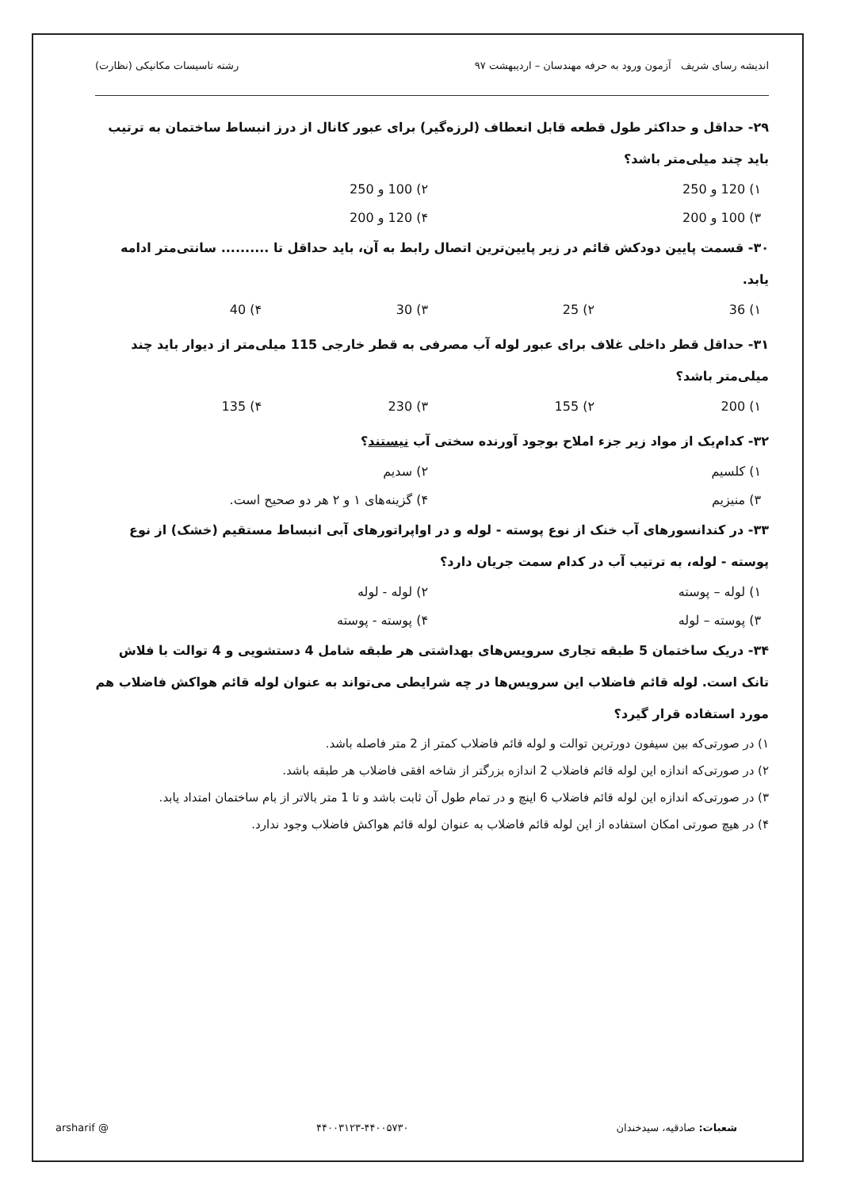اندیشه رسای شریف آزمون ورود به حرفه مهندسان – اردیبهشت ۹۷ رشته تاسیسات مکانیکی (نظارت)
۲۹- حداقل و حداکثر طول قطعه قابل انعطاف (لرزه‌گیر) برای عبور کانال از درز انبساط ساختمان به ترتیب باید چند میلی‌متر باشد؟
۱) 120 و 250 ۲) 100 و 250 ۳) 100 و 200 ۴) 120 و 200
۳۰- قسمت پایین دودکش قائم در زیر پایین‌ترین اتصال رابط به آن، باید حداقل تا .......... سانتی‌متر ادامه یابد.
۱) 36 ۲) 25 ۳) 30 ۴) 40
۳۱- حداقل قطر داخلی غلاف برای عبور لوله آب مصرفی به قطر خارجی 115 میلی‌متر از دیوار باید چند میلی‌متر باشد؟
۱) 200 ۲) 155 ۳) 230 ۴) 135
۳۲- کدام‌یک از مواد زیر جزء املاح بوجود آورنده سختی آب نیستند؟
۱) کلسیم ۲) سدیم ۳) منیزیم ۴) گزینه‌های ۱ و ۲ هر دو صحیح است.
۳۳- در کندانسورهای آب خنک از نوع پوسته - لوله و در اواپراتورهای آبی انبساط مستقیم (خشک) از نوع پوسته - لوله، به ترتیب آب در کدام سمت جریان دارد؟
۱) لوله – پوسته ۲) لوله - لوله ۳) پوسته – لوله ۴) پوسته - پوسته
۳۴- دریک ساختمان 5 طبقه تجاری سرویس‌های بهداشتی هر طبقه شامل 4 دستشویی و 4 توالت با فلاش تانک است. لوله قائم فاضلاب این سرویس‌ها در چه شرایطی می‌تواند به عنوان لوله قائم هواکش فاضلاب هم مورد استفاده قرار گیرد؟
۱) در صورتی‌که بین سیفون دورترین توالت و لوله قائم فاضلاب کمتر از 2 متر فاصله باشد.
۲) در صورتی‌که اندازه این لوله قائم فاضلاب 2 اندازه بزرگتر از شاخه افقی فاضلاب هر طبقه باشد.
۳) در صورتی‌که اندازه این لوله قائم فاضلاب 6 اینچ و در تمام طول آن ثابت باشد و تا 1 متر بالاتر از بام ساختمان امتداد یابد.
۴) در هیچ صورتی امکان استفاده از این لوله قائم فاضلاب به عنوان لوله قائم هواکش فاضلاب وجود ندارد.
شعبات: صادقیه، سیدخندان ۴۴۰۰۳۱۲۳-۴۴۰۰۵۷۳۰ @ arsharif